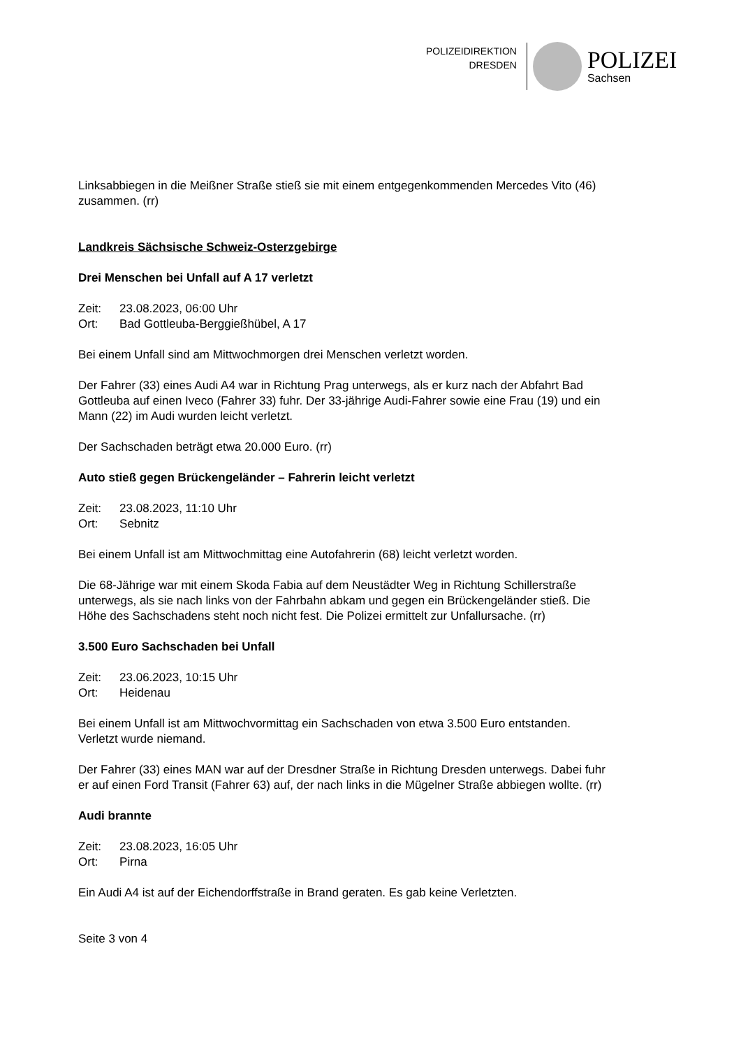POLIZEIDIREKTION
DRESDEN
POLIZEI
Sachsen
Linksabbiegen in die Meißner Straße stieß sie mit einem entgegenkommenden Mercedes Vito (46) zusammen. (rr)
Landkreis Sächsische Schweiz-Osterzgebirge
Drei Menschen bei Unfall auf A 17 verletzt
| Zeit: | 23.08.2023, 06:00 Uhr |
| Ort: | Bad Gottleuba-Berggießhübel, A 17 |
Bei einem Unfall sind am Mittwochmorgen drei Menschen verletzt worden.
Der Fahrer (33) eines Audi A4 war in Richtung Prag unterwegs, als er kurz nach der Abfahrt Bad Gottleuba auf einen Iveco (Fahrer 33) fuhr. Der 33-jährige Audi-Fahrer sowie eine Frau (19) und ein Mann (22) im Audi wurden leicht verletzt.
Der Sachschaden beträgt etwa 20.000 Euro. (rr)
Auto stieß gegen Brückengeländer – Fahrerin leicht verletzt
| Zeit: | 23.08.2023, 11:10 Uhr |
| Ort: | Sebnitz |
Bei einem Unfall ist am Mittwochmittag eine Autofahrerin (68) leicht verletzt worden.
Die 68-Jährige war mit einem Skoda Fabia auf dem Neustädter Weg in Richtung Schillerstraße unterwegs, als sie nach links von der Fahrbahn abkam und gegen ein Brückengeländer stieß. Die Höhe des Sachschadens steht noch nicht fest. Die Polizei ermittelt zur Unfallursache. (rr)
3.500 Euro Sachschaden bei Unfall
| Zeit: | 23.06.2023, 10:15 Uhr |
| Ort: | Heidenau |
Bei einem Unfall ist am Mittwochvormittag ein Sachschaden von etwa 3.500 Euro entstanden. Verletzt wurde niemand.
Der Fahrer (33) eines MAN war auf der Dresdner Straße in Richtung Dresden unterwegs. Dabei fuhr er auf einen Ford Transit (Fahrer 63) auf, der nach links in die Mügelner Straße abbiegen wollte. (rr)
Audi brannte
| Zeit: | 23.08.2023, 16:05 Uhr |
| Ort: | Pirna |
Ein Audi A4 ist auf der Eichendorffstraße in Brand geraten. Es gab keine Verletzten.
Seite 3 von 4